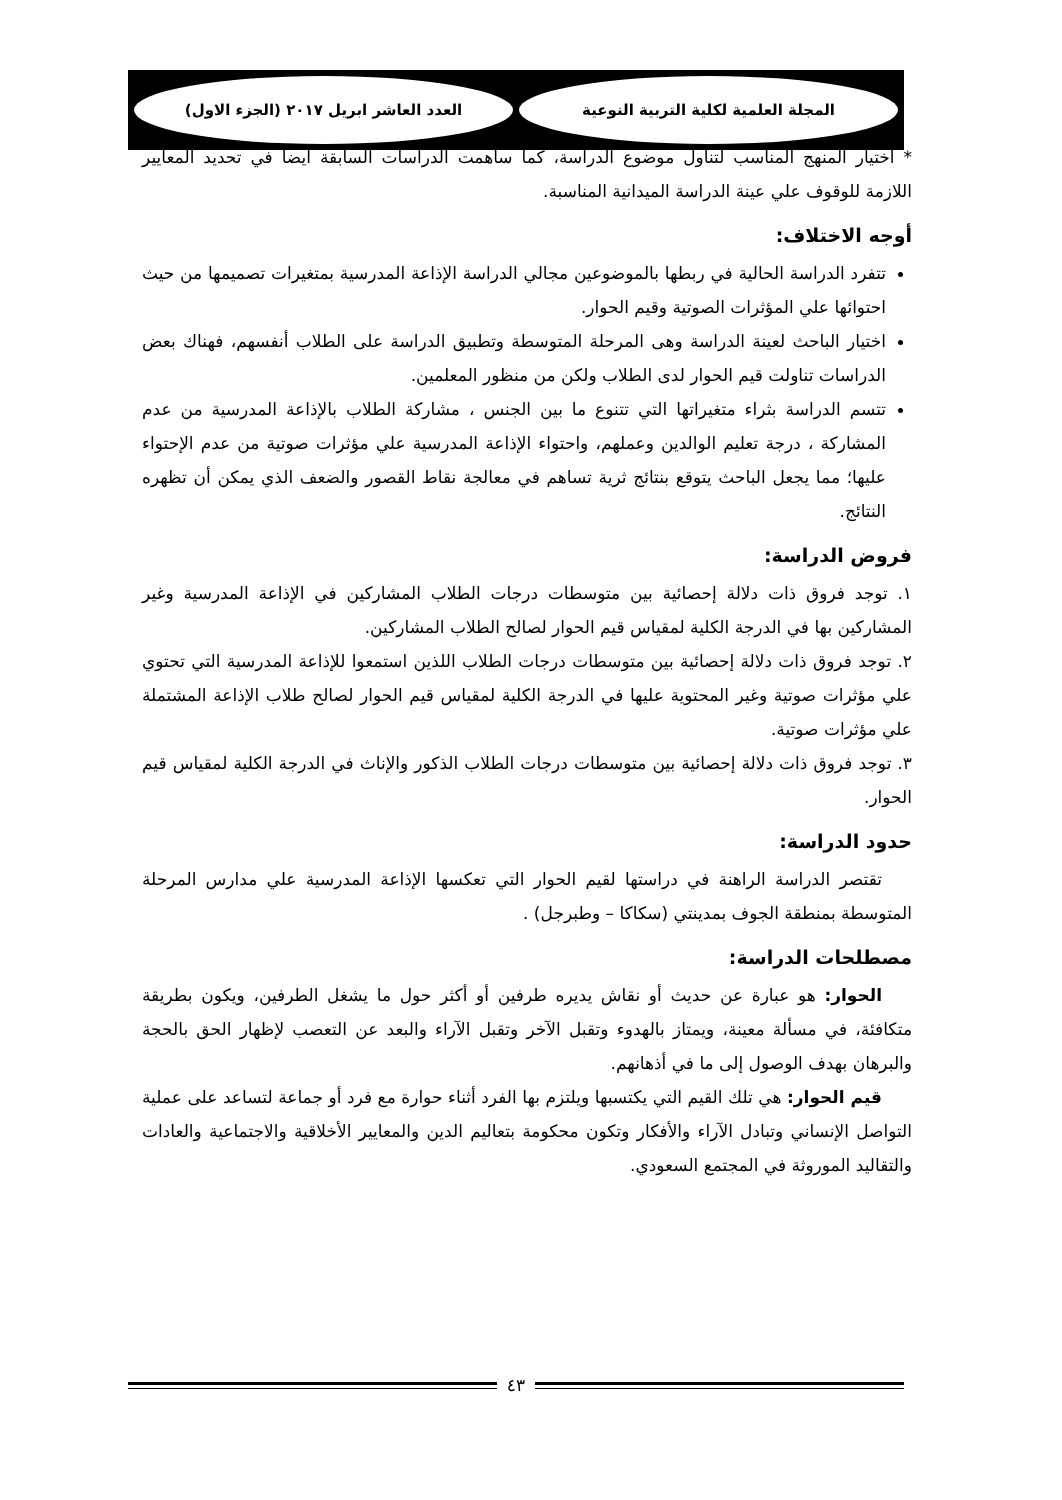المجلة العلمية لكلية التربية النوعية
العدد العاشر ابريل ٢٠١٧ (الجزء الاول)
* اختيار المنهج المناسب لتناول موضوع الدراسة، كما ساهمت الدراسات السابقة أيضاً في تحديد المعايير اللازمة للوقوف علي عينة الدراسة الميدانية المناسبة.
أوجه الاختلاف:
تتفرد الدراسة الحالية في ربطها بالموضوعين مجالي الدراسة الإذاعة المدرسية بمتغيرات تصميمها من حيث احتوائها علي المؤثرات الصوتية وقيم الحوار.
اختيار الباحث لعينة الدراسة وهى المرحلة المتوسطة وتطبيق الدراسة على الطلاب أنفسهم، فهناك بعض الدراسات تناولت قيم الحوار لدى الطلاب ولكن من منظور المعلمين.
تتسم الدراسة بثراء متغيراتها التي تتنوع ما بين الجنس ، مشاركة الطلاب بالإذاعة المدرسية من عدم المشاركة ، درجة تعليم الوالدين وعملهم، واحتواء الإذاعة المدرسية علي مؤثرات صوتية من عدم الإحتواء عليها؛ مما يجعل الباحث يتوقع بنتائج ثرية تساهم في معالجة نقاط القصور والضعف الذي يمكن أن تظهره النتائج.
فروض الدراسة:
١. توجد فروق ذات دلالة إحصائية بين متوسطات درجات الطلاب المشاركين في الإذاعة المدرسية وغير المشاركين بها في الدرجة الكلية لمقياس قيم الحوار لصالح الطلاب المشاركين.
٢. توجد فروق ذات دلالة إحصائية بين متوسطات درجات الطلاب اللذين استمعوا للإذاعة المدرسية التي تحتوي علي مؤثرات صوتية وغير المحتوية عليها في الدرجة الكلية لمقياس قيم الحوار لصالح طلاب الإذاعة المشتملة علي مؤثرات صوتية.
٣. توجد فروق ذات دلالة إحصائية بين متوسطات درجات الطلاب الذكور والإناث في الدرجة الكلية لمقياس قيم الحوار.
حدود الدراسة:
تقتصر الدراسة الراهنة في دراستها لقيم الحوار التي تعكسها الإذاعة المدرسية علي مدارس المرحلة المتوسطة بمنطقة الجوف بمدينتي (سكاكا – وطبرجل) .
مصطلحات الدراسة:
الحوار: هو عبارة عن حديث أو نقاش يديره طرفين أو أكثر حول ما يشغل الطرفين، ويكون بطريقة متكافئة، في مسألة معينة، ويمتاز بالهدوء وتقبل الآخر وتقبل الآراء والبعد عن التعصب لإظهار الحق بالحجة والبرهان بهدف الوصول إلى ما في أذهانهم.
قيم الحوار: هي تلك القيم التي يكتسبها ويلتزم بها الفرد أثناء حوارة مع فرد أو جماعة لتساعد على عملية التواصل الإنساني وتبادل الآراء والأفكار وتكون محكومة بتعاليم الدين والمعايير الأخلاقية والاجتماعية والعادات والتقاليد الموروثة في المجتمع السعودي.
٤٣